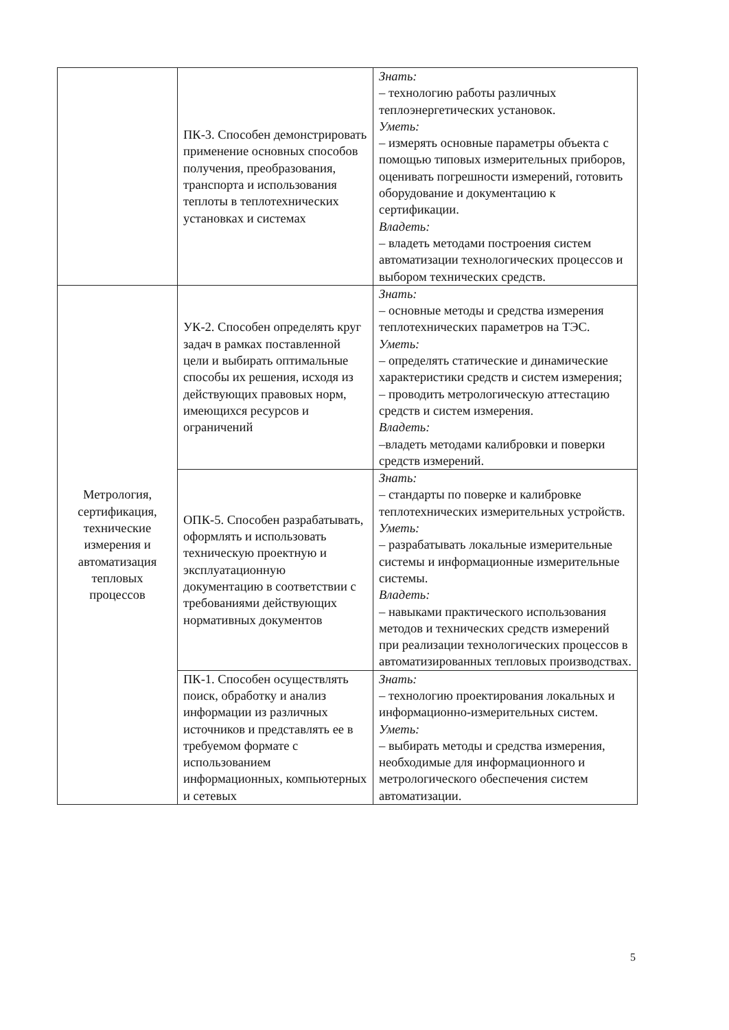| | ПК-3. Способен демонстрировать применение основных способов получения, преобразования, транспорта и использования теплоты в теплотехнических установках и системах | Знать: – технологию работы различных теплоэнергетических установок. Уметь: – измерять основные параметры объекта с помощью типовых измерительных приборов, оценивать погрешности измерений, готовить оборудование и документацию к сертификации. Владеть: – владеть методами построения систем автоматизации технологических процессов и выбором технических средств. |
| Метрология, сертификация, технические измерения и автоматизация тепловых процессов | УК-2. Способен определять круг задач в рамках поставленной цели и выбирать оптимальные способы их решения, исходя из действующих правовых норм, имеющихся ресурсов и ограничений | Знать: – основные методы и средства измерения теплотехнических параметров на ТЭС. Уметь: – определять статические и динамические характеристики средств и систем измерения; – проводить метрологическую аттестацию средств и систем измерения. Владеть: –владеть методами калибровки и поверки средств измерений. |
| | ОПК-5. Способен разрабатывать, оформлять и использовать техническую проектную и эксплуатационную документацию в соответствии с требованиями действующих нормативных документов | Знать: – стандарты по поверке и калибровке теплотехнических измерительных устройств. Уметь: – разрабатывать локальные измерительные системы и информационные измерительные системы. Владеть: – навыками практического использования методов и технических средств измерений при реализации технологических процессов в автоматизированных тепловых производствах. |
| | ПК-1. Способен осуществлять поиск, обработку и анализ информации из различных источников и представлять ее в требуемом формате с использованием информационных, компьютерных и сетевых | Знать: – технологию проектирования локальных и информационно-измерительных систем. Уметь: – выбирать методы и средства измерения, необходимые для информационного и метрологического обеспечения систем автоматизации. |
5